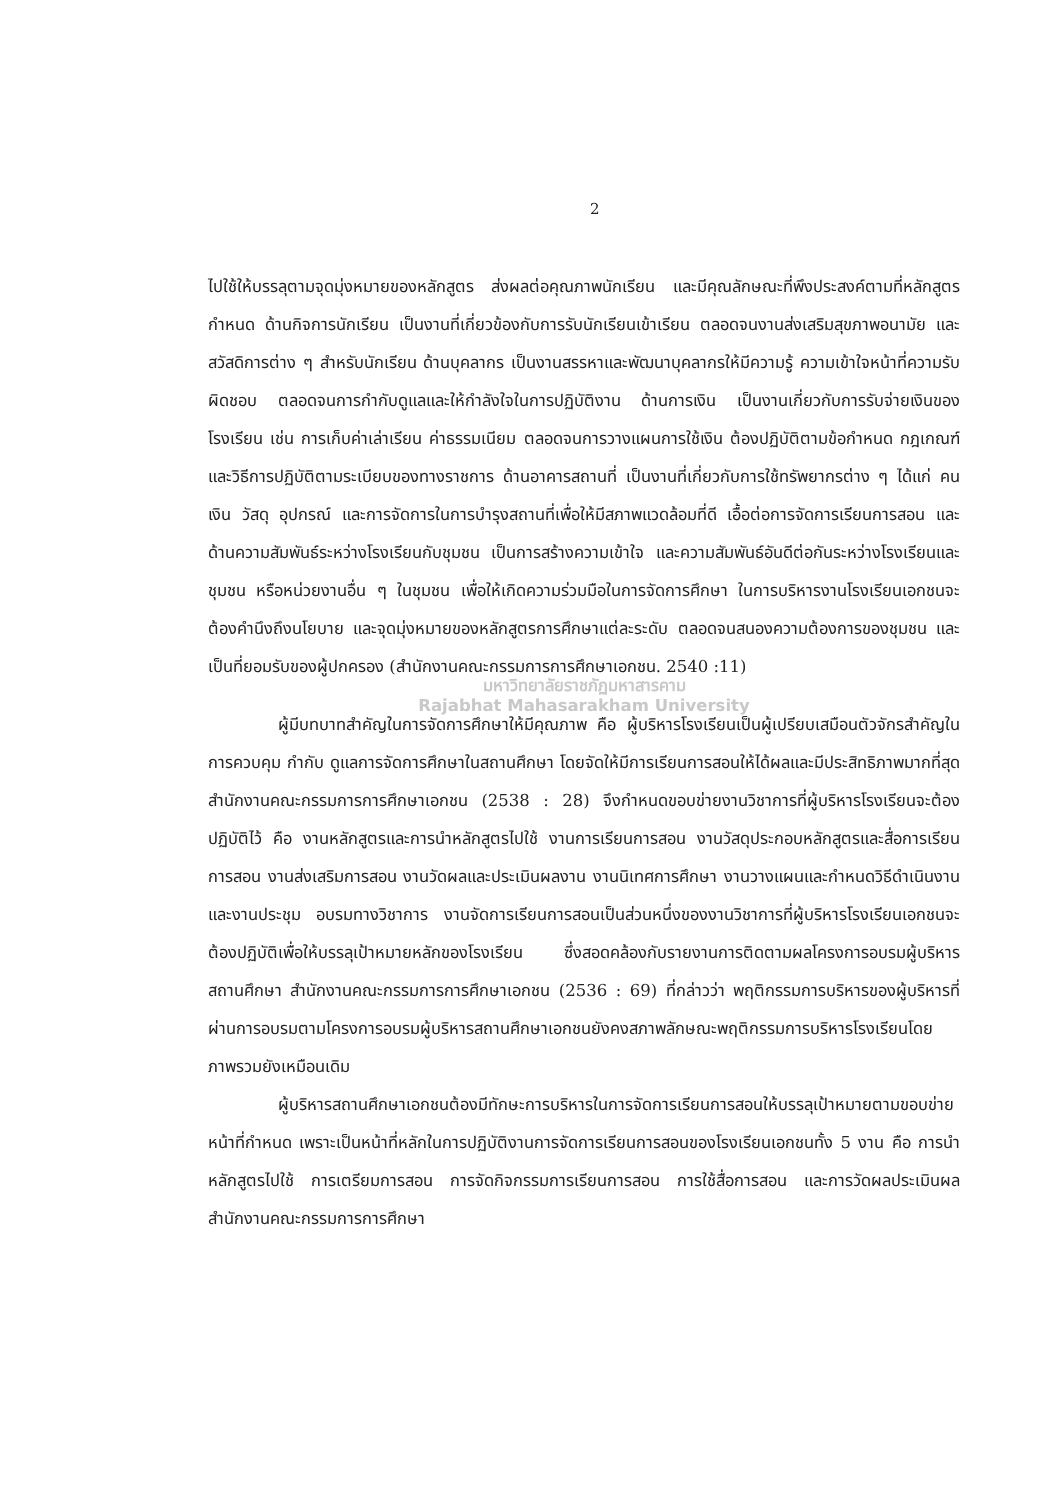2
ไปใช้ให้บรรลุตามจุดมุ่งหมายของหลักสูตร ส่งผลต่อคุณภาพนักเรียน และมีคุณลักษณะที่พึงประสงค์ตามที่หลักสูตรกำหนด ด้านกิจการนักเรียน เป็นงานที่เกี่ยวข้องกับการรับนักเรียนเข้าเรียน ตลอดจนงานส่งเสริมสุขภาพอนามัย และสวัสดิการต่าง ๆ สำหรับนักเรียน ด้านบุคลากร เป็นงานสรรหาและพัฒนาบุคลากรให้มีความรู้ ความเข้าใจหน้าที่ความรับผิดชอบ ตลอดจนการกำกับดูแลและให้กำลังใจในการปฏิบัติงาน ด้านการเงิน เป็นงานเกี่ยวกับการรับจ่ายเงินของโรงเรียน เช่น การเก็บค่าเล่าเรียน ค่าธรรมเนียม ตลอดจนการวางแผนการใช้เงิน ต้องปฏิบัติตามข้อกำหนด กฎเกณฑ์และวิธีการปฏิบัติตามระเบียบของทางราชการ ด้านอาคารสถานที่ เป็นงานที่เกี่ยวกับการใช้ทรัพยากรต่าง ๆ ได้แก่ คน เงิน วัสดุ อุปกรณ์ และการจัดการในการบำรุงสถานที่เพื่อให้มีสภาพแวดล้อมที่ดี เอื้อต่อการจัดการเรียนการสอน และด้านความสัมพันธ์ระหว่างโรงเรียนกับชุมชน เป็นการสร้างความเข้าใจ และความสัมพันธ์อันดีต่อกันระหว่างโรงเรียนและชุมชน หรือหน่วยงานอื่น ๆ ในชุมชน เพื่อให้เกิดความร่วมมือในการจัดการศึกษา ในการบริหารงานโรงเรียนเอกชนจะต้องคำนึงถึงนโยบาย และจุดมุ่งหมายของหลักสูตรการศึกษาแต่ละระดับ ตลอดจนสนองความต้องการของชุมชน และเป็นที่ยอมรับของผู้ปกครอง (สำนักงานคณะกรรมการการศึกษาเอกชน. 2540 :11)
มหาวิทยาลัยราชภัฏมหาสารคาม
Rajabhat Mahasarakham University
ผู้มีบทบาทสำคัญในการจัดการศึกษาให้มีคุณภาพ คือ ผู้บริหารโรงเรียนเป็นผู้เปรียบเสมือนตัวจักรสำคัญในการควบคุม กำกับ ดูแลการจัดการศึกษาในสถานศึกษา โดยจัดให้มีการเรียนการสอนให้ได้ผลและมีประสิทธิภาพมากที่สุด สำนักงานคณะกรรมการการศึกษาเอกชน (2538 : 28) จึงกำหนดขอบข่ายงานวิชาการที่ผู้บริหารโรงเรียนจะต้องปฏิบัติไว้ คือ งานหลักสูตรและการนำหลักสูตรไปใช้ งานการเรียนการสอน งานวัสดุประกอบหลักสูตรและสื่อการเรียนการสอน งานส่งเสริมการสอน งานวัดผลและประเมินผลงาน งานนิเทศการศึกษา งานวางแผนและกำหนดวิธีดำเนินงาน และงานประชุม อบรมทางวิชาการ งานจัดการเรียนการสอนเป็นส่วนหนึ่งของงานวิชาการที่ผู้บริหารโรงเรียนเอกชนจะต้องปฏิบัติเพื่อให้บรรลุเป้าหมายหลักของโรงเรียน ซึ่งสอดคล้องกับรายงานการติดตามผลโครงการอบรมผู้บริหารสถานศึกษา สำนักงานคณะกรรมการการศึกษาเอกชน (2536 : 69) ที่กล่าวว่า พฤติกรรมการบริหารของผู้บริหารที่ผ่านการอบรมตามโครงการอบรมผู้บริหารสถานศึกษาเอกชนยังคงสภาพลักษณะพฤติกรรมการบริหารโรงเรียนโดยภาพรวมยังเหมือนเดิม
ผู้บริหารสถานศึกษาเอกชนต้องมีทักษะการบริหารในการจัดการเรียนการสอนให้บรรลุเป้าหมายตามขอบข่ายหน้าที่กำหนด เพราะเป็นหน้าที่หลักในการปฏิบัติงานการจัดการเรียนการสอนของโรงเรียนเอกชนทั้ง 5 งาน คือ การนำหลักสูตรไปใช้ การเตรียมการสอน การจัดกิจกรรมการเรียนการสอน การใช้สื่อการสอน และการวัดผลประเมินผล สำนักงานคณะกรรมการการศึกษา